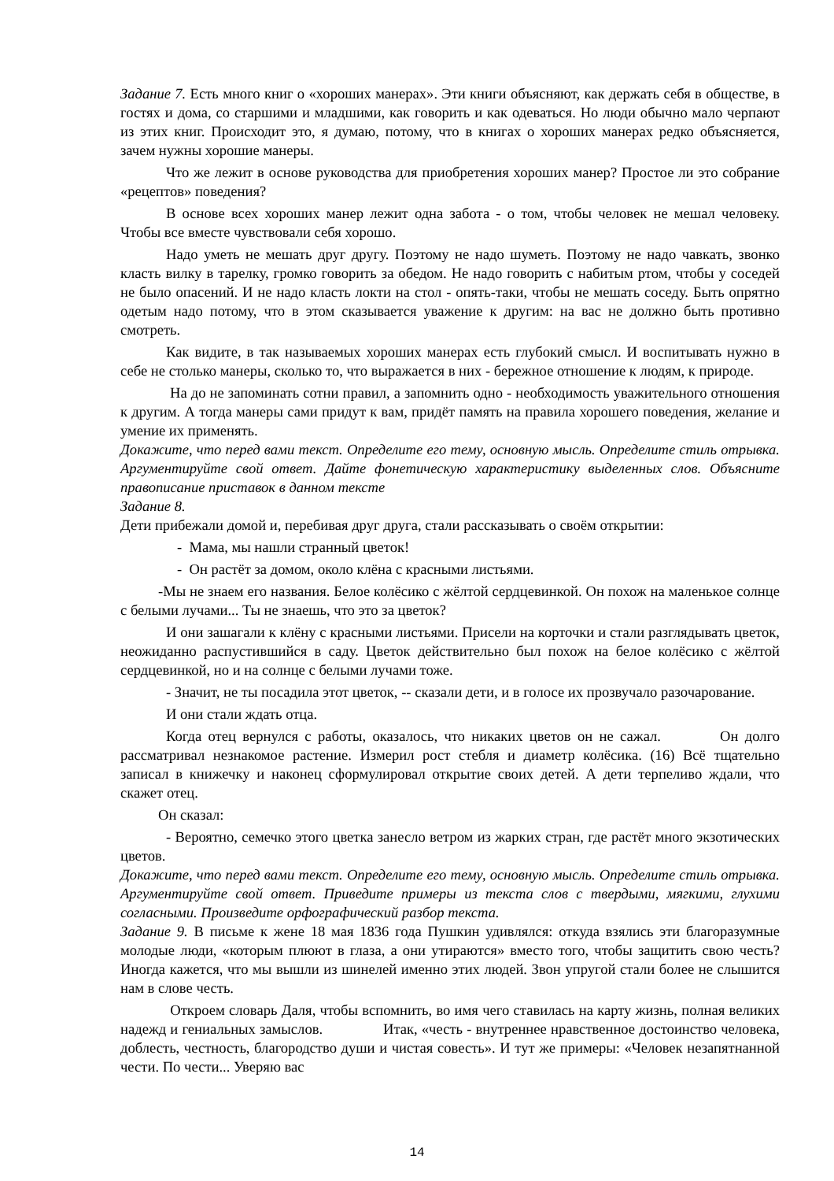Задание 7. Есть много книг о «хороших манерах». Эти книги объясняют, как держать себя в обществе, в гостях и дома, со старшими и младшими, как говорить и как одеваться. Но люди обычно мало черпают из этих книг. Происходит это, я думаю, потому, что в книгах о хороших манерах редко объясняется, зачем нужны хорошие манеры.
Что же лежит в основе руководства для приобретения хороших манер? Простое ли это собрание «рецептов» поведения?
В основе всех хороших манер лежит одна забота - о том, чтобы человек не мешал человеку. Чтобы все вместе чувствовали себя хорошо.
Надо уметь не мешать друг другу. Поэтому не надо шуметь. Поэтому не надо чавкать, звонко класть вилку в тарелку, громко говорить за обедом. Не надо говорить с набитым ртом, чтобы у соседей не было опасений. И не надо класть локти на стол - опять-таки, чтобы не мешать соседу. Быть опрятно одетым надо потому, что в этом сказывается уважение к другим: на вас не должно быть противно смотреть.
Как видите, в так называемых хороших манерах есть глубокий смысл. И воспитывать нужно в себе не столько манеры, сколько то, что выражается в них - бережное отношение к людям, к природе.
На до не запоминать сотни правил, а запомнить одно - необходимость уважительного отношения к другим. А тогда манеры сами придут к вам, придёт память на правила хорошего поведения, желание и умение их применять.
Докажите, что перед вами текст. Определите его тему, основную мысль. Определите стиль отрывка. Аргументируйте свой ответ. Дайте фонетическую характеристику выделенных слов. Объясните правописание приставок в данном тексте
Задание 8.
Дети прибежали домой и, перебивая друг друга, стали рассказывать о своём открытии:
- Мама, мы нашли странный цветок!
- Он растёт за домом, около клёна с красными листьями.
-Мы не знаем его названия. Белое колёсико с жёлтой сердцевинкой. Он похож на маленькое солнце с белыми лучами... Ты не знаешь, что это за цветок?
И они зашагали к клёну с красными листьями. Присели на корточки и стали разглядывать цветок, неожиданно распустившийся в саду. Цветок действительно был похож на белое колёсико с жёлтой сердцевинкой, но и на солнце с белыми лучами тоже.
- Значит, не ты посадила этот цветок, -- сказали дети, и в голосе их прозвучало разочарование.
И они стали ждать отца.
Когда отец вернулся с работы, оказалось, что никаких цветов он не сажал. Он долго рассматривал незнакомое растение. Измерил рост стебля и диаметр колёсика. (16) Всё тщательно записал в книжечку и наконец сформулировал открытие своих детей. А дети терпеливо ждали, что скажет отец.
Он сказал:
- Вероятно, семечко этого цветка занесло ветром из жарких стран, где растёт много экзотических цветов.
Докажите, что перед вами текст. Определите его тему, основную мысль. Определите стиль отрывка. Аргументируйте свой ответ. Приведите примеры из текста слов с твердыми, мягкими, глухими согласными. Произведите орфографический разбор текста.
Задание 9. В письме к жене 18 мая 1836 года Пушкин удивлялся: откуда взялись эти благоразумные молодые люди, «которым плюют в глаза, а они утираются» вместо того, чтобы защитить свою честь? Иногда кажется, что мы вышли из шинелей именно этих людей. Звон упругой стали более не слышится нам в слове честь.
Откроем словарь Даля, чтобы вспомнить, во имя чего ставилась на карту жизнь, полная великих надежд и гениальных замыслов. Итак, «честь - внутреннее нравственное достоинство человека, доблесть, честность, благородство души и чистая совесть». И тут же примеры: «Человек незапятнанной чести. По чести... Уверяю вас
14